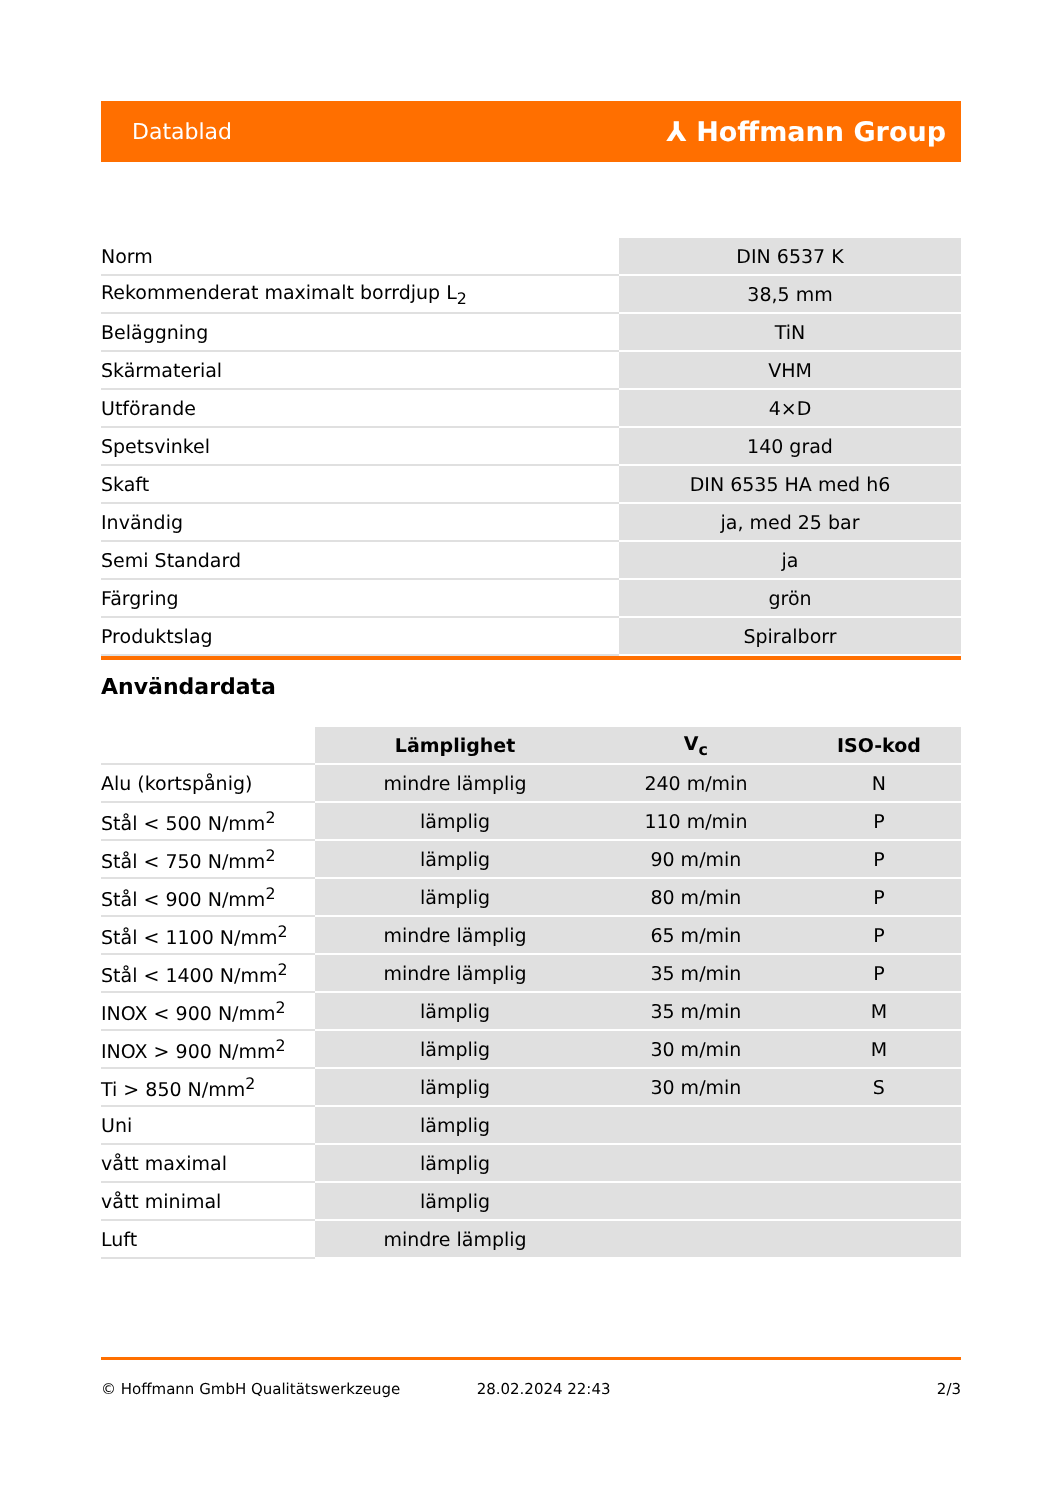Datablad ⅄ Hoffmann Group
| Norm | DIN 6537 K |
| Rekommenderat maximalt borrdjup L<sub>2</sub> | 38,5 mm |
| Beläggning | TiN |
| Skärmaterial | VHM |
| Utförande | 4×D |
| Spetsvinkel | 140 grad |
| Skaft | DIN 6535 HA med h6 |
| Invändig | ja, med 25 bar |
| Semi Standard | ja |
| Färgring | grön |
| Produktslag | Spiralborr |
Användardata
| | Lämplighet | V<sub>c</sub> | ISO-kod |
| --- | --- | --- | --- |
| Alu (kortspånig) | mindre lämplig | 240 m/min | N |
| Stål < 500 N/mm<sup>2</sup> | lämplig | 110 m/min | P |
| Stål < 750 N/mm<sup>2</sup> | lämplig | 90 m/min | P |
| Stål < 900 N/mm<sup>2</sup> | lämplig | 80 m/min | P |
| Stål < 1100 N/mm<sup>2</sup> | mindre lämplig | 65 m/min | P |
| Stål < 1400 N/mm<sup>2</sup> | mindre lämplig | 35 m/min | P |
| INOX < 900 N/mm<sup>2</sup> | lämplig | 35 m/min | M |
| INOX > 900 N/mm<sup>2</sup> | lämplig | 30 m/min | M |
| Ti > 850 N/mm<sup>2</sup> | lämplig | 30 m/min | S |
| Uni | lämplig | | |
| vått maximal | lämplig | | |
| vått minimal | lämplig | | |
| Luft | mindre lämplig | | |
© Hoffmann GmbH Qualitätswerkzeuge 28.02.2024 22:43 2/3